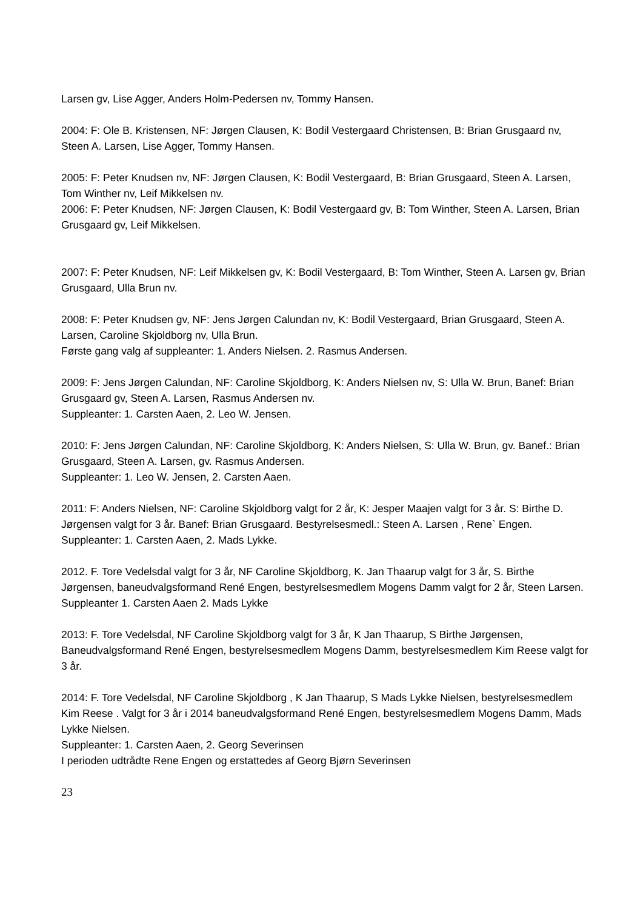Larsen gv, Lise Agger, Anders Holm-Pedersen nv, Tommy Hansen.
2004: F: Ole B. Kristensen, NF: Jørgen Clausen, K: Bodil Vestergaard Christensen, B: Brian Grusgaard nv, Steen A. Larsen, Lise Agger, Tommy Hansen.
2005: F: Peter Knudsen nv, NF: Jørgen Clausen, K: Bodil Vestergaard, B: Brian Grusgaard, Steen A. Larsen, Tom Winther nv, Leif Mikkelsen nv.
2006: F: Peter Knudsen, NF: Jørgen Clausen, K: Bodil Vestergaard gv, B: Tom Winther, Steen A. Larsen, Brian Grusgaard gv, Leif Mikkelsen.
2007: F: Peter Knudsen, NF: Leif Mikkelsen gv, K: Bodil Vestergaard, B: Tom Winther, Steen A. Larsen gv, Brian Grusgaard, Ulla Brun nv.
2008: F: Peter Knudsen gv, NF: Jens Jørgen Calundan nv, K: Bodil Vestergaard, Brian Grusgaard, Steen A. Larsen, Caroline Skjoldborg nv, Ulla Brun.
Første gang valg af suppleanter: 1. Anders Nielsen. 2. Rasmus Andersen.
2009: F: Jens Jørgen Calundan, NF: Caroline Skjoldborg, K: Anders Nielsen nv, S: Ulla W. Brun, Banef: Brian Grusgaard gv, Steen A. Larsen, Rasmus Andersen nv.
Suppleanter: 1. Carsten Aaen, 2. Leo W. Jensen.
2010: F: Jens Jørgen Calundan, NF: Caroline Skjoldborg, K: Anders Nielsen, S: Ulla W. Brun, gv. Banef.: Brian Grusgaard, Steen A. Larsen, gv. Rasmus Andersen.
Suppleanter: 1. Leo W. Jensen, 2. Carsten Aaen.
2011: F: Anders Nielsen, NF: Caroline Skjoldborg valgt for 2 år, K: Jesper Maajen valgt for 3 år. S: Birthe D. Jørgensen valgt for 3 år. Banef: Brian Grusgaard. Bestyrelsesmedl.: Steen A. Larsen , Rene` Engen.
Suppleanter: 1. Carsten Aaen, 2. Mads Lykke.
2012. F. Tore Vedelsdal valgt for 3 år, NF Caroline Skjoldborg, K. Jan Thaarup valgt for 3 år, S. Birthe Jørgensen, baneudvalgsformand René Engen, bestyrelsesmedlem Mogens Damm valgt for 2 år, Steen Larsen.
Suppleanter 1. Carsten Aaen 2. Mads Lykke
2013: F. Tore Vedelsdal, NF Caroline Skjoldborg valgt for 3 år, K Jan Thaarup, S Birthe Jørgensen, Baneudvalgsformand René Engen, bestyrelsesmedlem Mogens Damm, bestyrelsesmedlem Kim Reese valgt for 3 år.
2014: F. Tore Vedelsdal, NF Caroline Skjoldborg , K Jan Thaarup, S Mads Lykke Nielsen, bestyrelsesmedlem Kim Reese . Valgt for 3 år i 2014 baneudvalgsformand René Engen, bestyrelsesmedlem Mogens Damm, Mads Lykke Nielsen.
Suppleanter: 1. Carsten Aaen, 2. Georg Severinsen
I perioden udtrådte Rene Engen og erstattedes af Georg Bjørn Severinsen
23